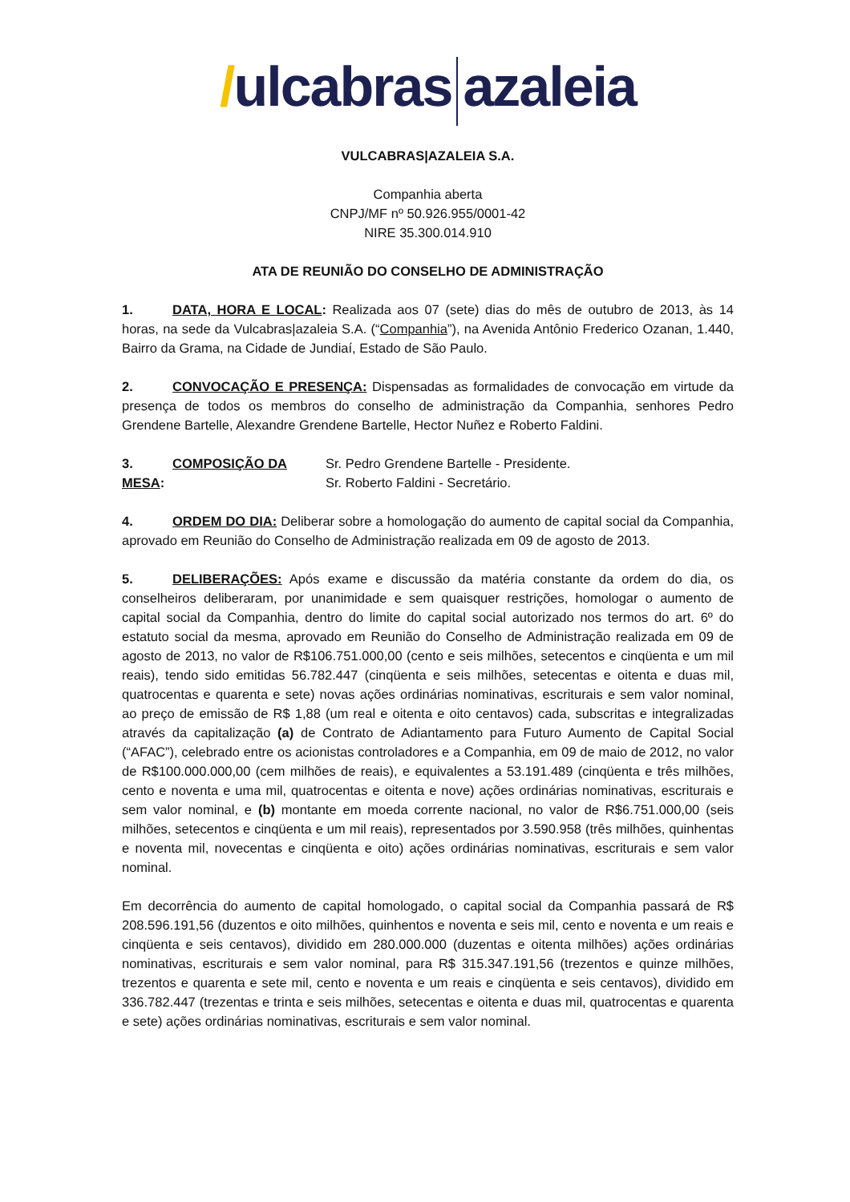/ulcabras azaleia
VULCABRAS|AZALEIA S.A.
Companhia aberta
CNPJ/MF nº 50.926.955/0001-42
NIRE 35.300.014.910
ATA DE REUNIÃO DO CONSELHO DE ADMINISTRAÇÃO
1. DATA, HORA E LOCAL: Realizada aos 07 (sete) dias do mês de outubro de 2013, às 14 horas, na sede da Vulcabras|azaleia S.A. (“Companhia”), na Avenida Antônio Frederico Ozanan, 1.440, Bairro da Grama, na Cidade de Jundiaí, Estado de São Paulo.
2. CONVOCAÇÃO E PRESENÇA: Dispensadas as formalidades de convocação em virtude da presença de todos os membros do conselho de administração da Companhia, senhores Pedro Grendene Bartelle, Alexandre Grendene Bartelle, Hector Nuñez e Roberto Faldini.
3. COMPOSIÇÃO DA MESA: Sr. Pedro Grendene Bartelle - Presidente.
Sr. Roberto Faldini - Secretário.
4. ORDEM DO DIA: Deliberar sobre a homologação do aumento de capital social da Companhia, aprovado em Reunião do Conselho de Administração realizada em 09 de agosto de 2013.
5. DELIBERAÇÕES: Após exame e discussão da matéria constante da ordem do dia, os conselheiros deliberaram, por unanimidade e sem quaisquer restrições, homologar o aumento de capital social da Companhia, dentro do limite do capital social autorizado nos termos do art. 6º do estatuto social da mesma, aprovado em Reunião do Conselho de Administração realizada em 09 de agosto de 2013, no valor de R$106.751.000,00 (cento e seis milhões, setecentos e cinqüenta e um mil reais), tendo sido emitidas 56.782.447 (cinqüenta e seis milhões, setecentas e oitenta e duas mil, quatrocentas e quarenta e sete) novas ações ordinárias nominativas, escriturais e sem valor nominal, ao preço de emissão de R$ 1,88 (um real e oitenta e oito centavos) cada, subscritas e integralizadas através da capitalização (a) de Contrato de Adiantamento para Futuro Aumento de Capital Social (“AFAC”), celebrado entre os acionistas controladores e a Companhia, em 09 de maio de 2012, no valor de R$100.000.000,00 (cem milhões de reais), e equivalentes a 53.191.489 (cinqüenta e três milhões, cento e noventa e uma mil, quatrocentas e oitenta e nove) ações ordinárias nominativas, escriturais e sem valor nominal, e (b) montante em moeda corrente nacional, no valor de R$6.751.000,00 (seis milhões, setecentos e cinqüenta e um mil reais), representados por 3.590.958 (três milhões, quinhentas e noventa mil, novecentas e cinqüenta e oito) ações ordinárias nominativas, escriturais e sem valor nominal.
Em decorrência do aumento de capital homologado, o capital social da Companhia passará de R$ 208.596.191,56 (duzentos e oito milhões, quinhentos e noventa e seis mil, cento e noventa e um reais e cinqüenta e seis centavos), dividido em 280.000.000 (duzentas e oitenta milhões) ações ordinárias nominativas, escriturais e sem valor nominal, para R$ 315.347.191,56 (trezentos e quinze milhões, trezentos e quarenta e sete mil, cento e noventa e um reais e cinqüenta e seis centavos), dividido em 336.782.447 (trezentas e trinta e seis milhões, setecentas e oitenta e duas mil, quatrocentas e quarenta e sete) ações ordinárias nominativas, escriturais e sem valor nominal.